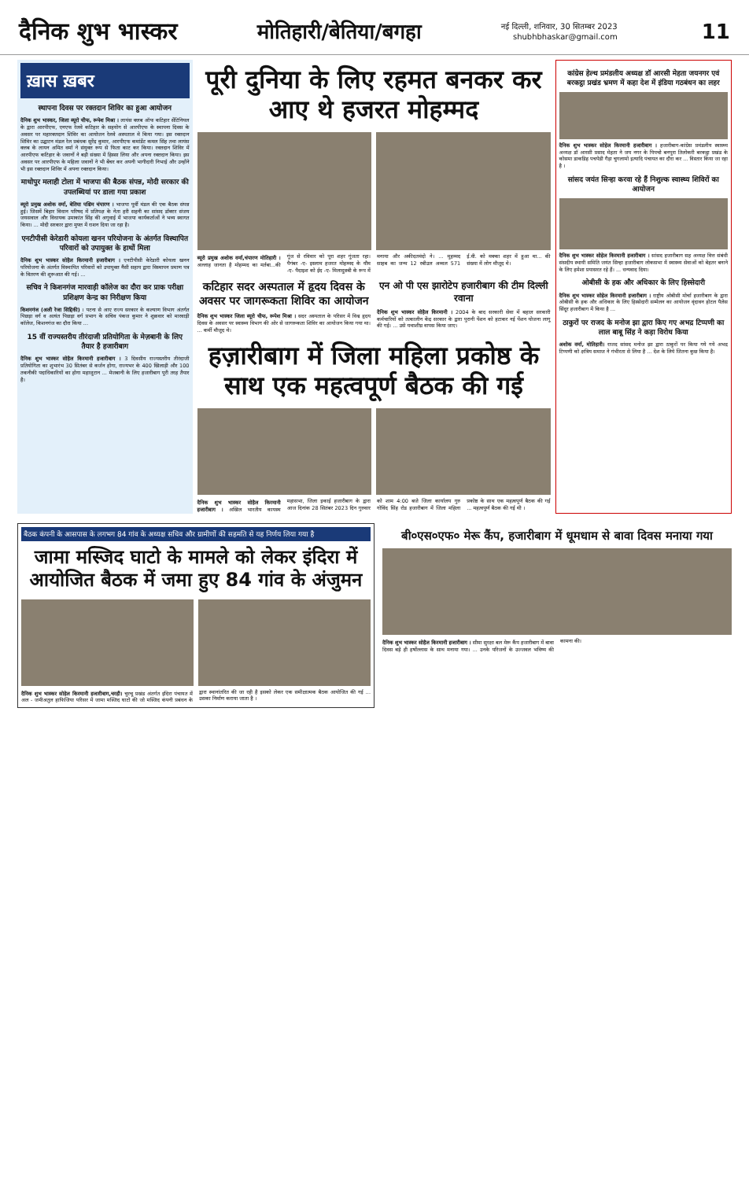दैनिक शुभ भास्कर
मोतिहारी/बेतिया/बगहा
नई दिल्ली, शनिवार, 30 सितम्बर 2023
shubhbhaskar@gmail.com
11
ख़ास ख़बर
स्थापना दिवस पर रक्तदान शिविर का हुआ आयोजन
दैनिक शुभ भास्कर, जिला ब्यूरो चीफ, रूपेश मिश्रा । लायंस क्लब ऑफ कटिहार सेंटिनियल के द्वारा आरपीएफ, एनएफ रेलवे कटिहार के सहयोग से आरपीएफ के स्थापना दिवस के अवसर पर महारक्तदान शिविर का आयोजन रेलवे अस्पताल मे किया गया। इस रक्तदान शिविर का उद्घाटन मंडल रेल प्रबंधक सुरेंद्र कुमार, आरपीएफ कमांडेंट कमल सिंह तथा लायंस क्लब के लायन अमित वर्मा ने संयुक्त रूप से फिता काट कर किया। रक्तदान शिविर में आरपीएफ कटिहार के जवानों ने बड़ी संख्या में हिस्सा लिया और अपना रक्तदान किया। इस अवसर पर आरपीएफ के महिला जवानों ने भी बेंचर कर अपनी भागीदारी निभाई और उन्होंने भी इस रक्तदान शिविर में अपना रक्तदान किया।
माधोपुर मलाही टोला में भाजपा की बैठक संपन्न, मोदी सरकार की उपलब्धियां पर डाला गया प्रकाश
ब्यूरो प्रमुख अशोक वर्मा, बेतिया पश्चिम चंपारण । भाजपा पूर्वी मंडल की एक बैठक संपन्न हुई। जिसमें बिहार विधान परिषद में प्रतिपक्ष के नेता हरी सहनी का सांसद डॉक्टर संजय जयसवाल और विधायक उमाकांत सिंह की अगुवाई में भाजपा कार्यकर्ताओं ने भव्य स्वागत किया। ... मोदी सरकार द्वारा मुफ्त में राशन दिया जा रहा है।
एनटीपीसी केरेडारी कोयला खनन परियोजना के अंतर्गत विस्थापित परिवारों को उपायुक्त के हाथों मिला
दैनिक शुभ भास्कर सोहैल किरमानी हजारीबाग । एनटीपीसी केरेडारी कोयला खनन परियोजना के अंतर्गत विस्थापित परिवारों को उपायुक्त नैंसी सहाय द्वारा विस्थापन प्रमाण पत्र के वितरण की शुरूआत की गई। ...
सचिव ने किशनगंज मारवाड़ी कॉलेज का दौरा कर प्राक परीक्षा प्रशिक्षण केन्द्र का निरीक्षण किया
किशनगंज (अली रेजा सिद्दिकी) । पटना से आए राज्य सरकार के कल्याण विभाग अंतर्गत पिछड़ा वर्ग व अत्यंत पिछड़ा वर्ग प्रभाग के सचिव पंकज कुमार ने शुक्रवार को मारवाड़ी कॉलेज, किशनगंज का दौरा किया ...
15 वीं राज्यस्तरीय तीरंदाजी प्रतियोगिता के मेज़बानी के लिए तैयार है हजारीबाग
दैनिक शुभ भास्कर सोहैल किरमानी हजारीबाग । 3 दिवसीय राज्यस्तरीय तीरंदाजी प्रतियोगिता का शुभारंभ 30 सितंबर से कर्जन होगा, राज्यभर के 400 खिलाड़ी और 100 तकनीकी पदाधिकारियों का होगा महाजुटान ... मेजबानी के लिए हजारीबाग पूरी तरह तैयार है।
पूरी दुनिया के लिए रहमत बनकर कर आए थे हजरत मोहम्मद
ब्यूरो प्रमुख अशोक वर्मा,चंपारण मोतिहारी । अल्लाह जानता है मोहम्मद का मर्तबा...की गूंज से रविवार को पूरा शहर गूंजता रहा। पैगंबर -ए- इस्लाम हजरत मोहम्मद के यौम -ए- पैदाइश को ईद -ए- मिलादुन्नबी के रूप में मनाया और अकीदतमंदो ने। ... मुहम्मद साहब का जन्म 12 रबीउल अव्वल 571 ई.वी. को मक्का शहर में हुआ था... की संख्या में लोग मौजूद थे।
कटिहार सदर अस्पताल में हृदय दिवस के अवसर पर जागरूकता शिविर का आयोजन
दैनिक शुभ भास्कर जिला ब्यूरो चीफ, रूपेश मिश्रा । सदर अस्पताल के परिसर में विश्व हृदय दिवस के अवसर पर स्वास्थ्य विभाग की ओर से जागरूकता शिविर का आयोजन किया गया था। ... कर्मी मौजूद थे।
एन ओ पी एस झारोटेप हजारीबाग की टीम दिल्ली रवाना
दैनिक शुभ भास्कर सोहैल किरमानी । 2004 के बाद सरकारी सेवा में बहाल सरकारी कर्मचारियों को तत्कालीन केंद्र सरकार के द्वारा पुरानी पेंशन को हटाकर नई पेंशन योजना लागू की गई। ... उसे यथाशीघ्र वापस किया जाए।
हज़ारीबाग में जिला महिला प्रकोष्ठ के साथ एक महत्वपूर्ण बैठक की गई
दैनिक शुभ भास्कर सोहैल किरमानी हजारीबाग । अखिल भारतीय कायस्थ महासभा, जिला इकाई हजारीबाग के द्वारा आज दिनांक 28 सितंबर 2023 दिन गुरुवार को शाम 4:00 बजे जिला कार्यालय गुरु गोविंद सिंह रोड हजारीबाग में जिला महिला प्रकोष्ठ के साथ एक महत्वपूर्ण बैठक की गई ... महत्वपूर्ण बैठक की गई थी ।
कांग्रेस हेल्थ प्रमंडलीय अध्यक्ष डॉ आरसी मेहता जयनगर एवं बरकट्ठा प्रखंड भ्रमण में कहा देश में इंडिया गठबंधन का लहर
दैनिक शुभ भास्कर सोहेल किरमानी हजारीबाग । हजारीबाग-कांग्रेस प्रमंडलीय स्वास्थ्य अध्यक्ष डॉ आरसी प्रसाद मेहता ने जय नगर के पिपचो बनपुरा तिलोकरी बरकट्ठा प्रखंड के कोसमा डाकडिह पचपेडी गैड़ा चुगलामो इत्यादि पंचायत का दौरा कर ... विस्तार किया जा रहा है ।
सांसद जयंत सिन्हा करवा रहे हैं निशुल्क स्वास्थ्य शिविरों का आयोजन
दैनिक शुभ भास्कर सोहेल किरमानी हजारीबाग । सांसद हजारीबाग सह अध्यक्ष वित्त संबंधी संसदीय स्थायी समिति जयंत सिन्हा हजारीबाग लोकसभा में स्वास्थ्य सेवाओं को बेहतर बनाने के लिए हमेशा प्रयासरत रहे हैं। ... धन्यवाद दिया।
ओबीसी के हक और अधिकार के लिए हिस्सेदारी
दैनिक शुभ भास्कर सोहेल किरमानी हजारीबाग । राष्ट्रीय ओबीसी मोर्चा हजारीबाग के द्वारा ओबीसी के हक और अधिकार के लिए हिस्सेदारी सम्मेलन का आयोजन वृंदावन होटल पैलेस सिंदूर हजारीबाग में किया है ...
ठाकुरों पर राजद के मनोज झा द्वारा किए गए अभद्र टिप्पणी का लाल बाबू सिंह ने कड़ा विरोध किया
अशोक वर्मा, मोतिहारी। राजद सांसद मनोज झा द्वारा ठाकुरों पर किया गये गये अभद्र टिप्पणी को क्षत्रिय समाज ने गंभीरता से लिया है ... देश के लिये जितना कुछ किया है।
बैठक कंपनी के आसपास के लगभग 84 गांव के अध्यक्ष सचिव और ग्रामीणों की सहमति से यह निर्णय लिया गया है
जामा मस्जिद घाटो के मामले को लेकर इंदिरा में आयोजित बैठक में जमा हुए 84 गांव के अंजुमन
दैनिक शुभ भास्कर सोहेल किरमानी हजारीबाग,चरही। चुरचू प्रखंड अंतर्गत इंदिरा पंचायत में अल - जमीअतुल हाफिजिया परिसर में जामा मस्जिद घाटो की जो मस्जिद कंपनी प्रबंधन के द्वारा स्थानांतरित की जा रही है इसको लेकर एक समीक्षात्मक बैठक आयोजित की गई ... उसका निर्माण कराया जाता है ।
बी०एस०एफ० मेरू कैंप, हजारीबाग में धूमधाम से बावा दिवस मनाया गया
दैनिक शुभ भास्कर सोहैल किरमानी हजारीबाग । सीमा सुरक्षा बल मेरू कैंप हजारीबाग में बावा दिवस बड़े ही हर्षोल्लास के साथ मनाया गया। ... उनके परिजनों के उज्जवल भविष्य की कामना की।